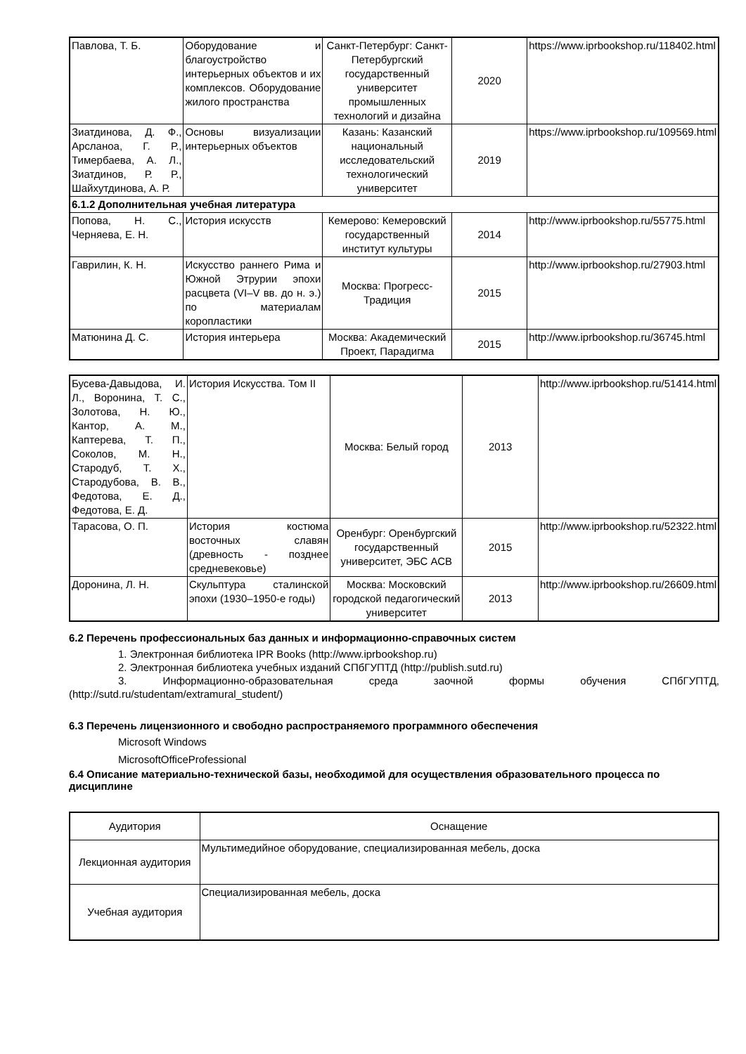| Павлова, Т. Б. | Оборудование и благоустройство интерьерных объектов и их комплексов. Оборудование жилого пространства | Санкт-Петербург: Санкт-Петербургский государственный университет промышленных технологий и дизайна | 2020 | https://www.iprbookshop.ru/118402.html |
| Зиатдинова, Д. Ф., Арсланоа, Г. Р., Тимербаева, А. Л., Зиатдинов, Р. Р., Шайхутдинова, А. Р. | Основы визуализации интерьерных объектов | Казань: Казанский национальный исследовательский технологический университет | 2019 | https://www.iprbookshop.ru/109569.html |
| 6.1.2 Дополнительная учебная литература | | | | |
| Попова, Н. С., Черняева, Е. Н. | История искусств | Кемерово: Кемеровский государственный институт культуры | 2014 | http://www.iprbookshop.ru/55775.html |
| Гаврилин, К. Н. | Искусство раннего Рима и Южной Этрурии эпохи расцвета (VI–V вв. до н. э.) по материалам коропластики | Москва: Прогресс-Традиция | 2015 | http://www.iprbookshop.ru/27903.html |
| Матюнина Д. С. | История интерьера | Москва: Академический Проект, Парадигма | 2015 | http://www.iprbookshop.ru/36745.html |
| Бусева-Давыдова, И. Л., Воронина, Т. С., Золотова, Н. Ю., Кантор, А. М., Каптерева, Т. П., Соколов, М. Н., Стародуб, Т. Х., Стародубова, В. В., Федотова, Е. Д., Федотова, Е. Д. | История Искусства. Том II | Москва: Белый город | 2013 | http://www.iprbookshop.ru/51414.html |
| Тарасова, О. П. | История костюма восточных славян (древность - позднее средневековье) | Оренбург: Оренбургский государственный университет, ЭБС АСВ | 2015 | http://www.iprbookshop.ru/52322.html |
| Доронина, Л. Н. | Скульптура сталинской эпохи (1930–1950-е годы) | Москва: Московский городской педагогический университет | 2013 | http://www.iprbookshop.ru/26609.html |
6.2 Перечень профессиональных баз данных и информационно-справочных систем
1. Электронная библиотека IPR Books (http://www.iprbookshop.ru)
2. Электронная библиотека учебных изданий СПбГУПТД (http://publish.sutd.ru)
3. Информационно-образовательная среда заочной формы обучения СПбГУПТД,
(http://sutd.ru/studentam/extramural_student/)
6.3 Перечень лицензионного и свободно распространяемого программного обеспечения
Microsoft Windows
MicrosoftOfficeProfessional
6.4 Описание материально-технической базы, необходимой для осуществления образовательного процесса по дисциплине
| Аудитория | Оснащение |
| Лекционная аудитория | Мультимедийное оборудование, специализированная мебель, доска |
| Учебная аудитория | Специализированная мебель, доска |